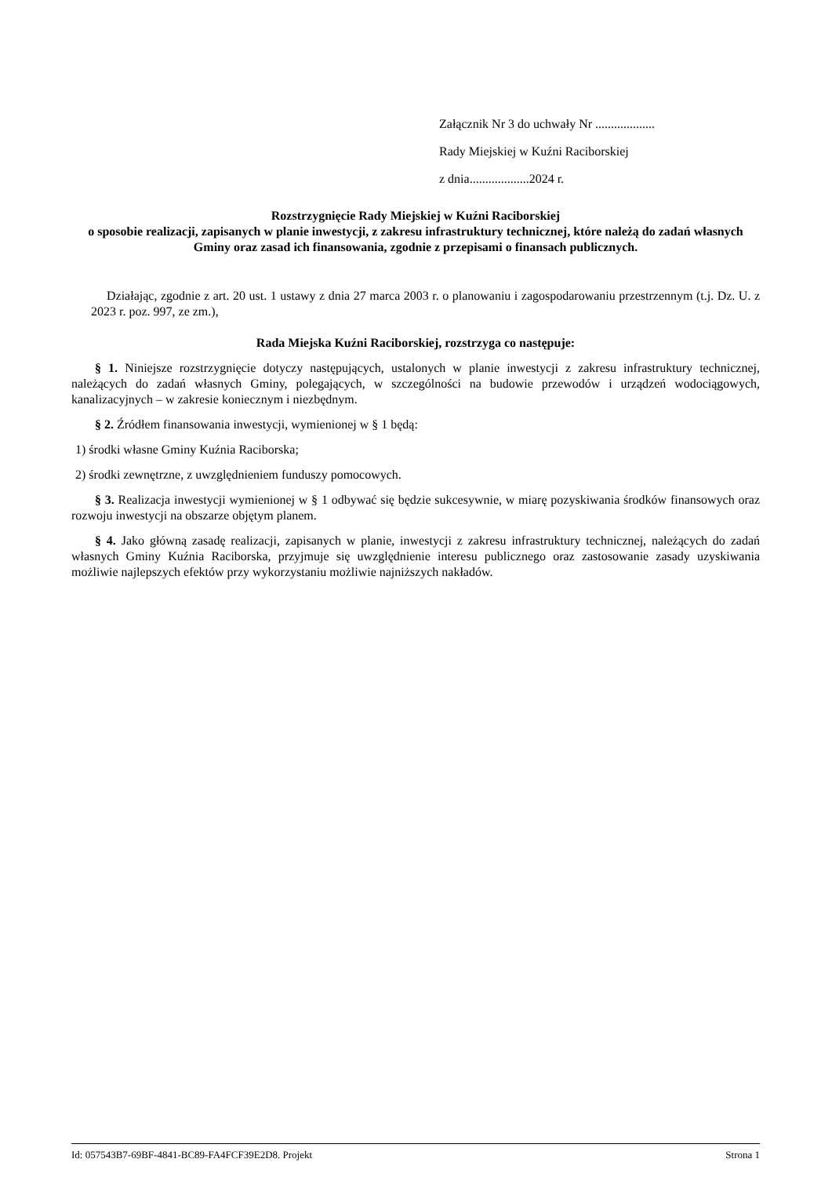Załącznik Nr 3 do uchwały Nr ...................
Rady Miejskiej w Kuźni Raciborskiej
z dnia...................2024 r.
Rozstrzygnięcie Rady Miejskiej w Kuźni Raciborskiej
o sposobie realizacji, zapisanych w planie inwestycji, z zakresu infrastruktury technicznej, które należą do zadań własnych Gminy oraz zasad ich finansowania, zgodnie z przepisami o finansach publicznych.
Działając, zgodnie z art. 20 ust. 1 ustawy z dnia 27 marca 2003 r. o planowaniu i zagospodarowaniu przestrzennym (t.j. Dz. U. z 2023 r. poz. 997, ze zm.),
Rada Miejska Kuźni Raciborskiej, rozstrzyga co następuje:
§ 1. Niniejsze rozstrzygnięcie dotyczy następujących, ustalonych w planie inwestycji z zakresu infrastruktury technicznej, należących do zadań własnych Gminy, polegających, w szczególności na budowie przewodów i urządzeń wodociągowych, kanalizacyjnych – w zakresie koniecznym i niezbędnym.
§ 2. Źródłem finansowania inwestycji, wymienionej w § 1 będą:
1) środki własne Gminy Kuźnia Raciborska;
2) środki zewnętrzne, z uwzględnieniem funduszy pomocowych.
§ 3. Realizacja inwestycji wymienionej w § 1 odbywać się będzie sukcesywnie, w miarę pozyskiwania środków finansowych oraz rozwoju inwestycji na obszarze objętym planem.
§ 4. Jako główną zasadę realizacji, zapisanych w planie, inwestycji z zakresu infrastruktury technicznej, należących do zadań własnych Gminy Kuźnia Raciborska, przyjmuje się uwzględnienie interesu publicznego oraz zastosowanie zasady uzyskiwania możliwie najlepszych efektów przy wykorzystaniu możliwie najniższych nakładów.
Id: 057543B7-69BF-4841-BC89-FA4FCF39E2D8. Projekt Strona 1